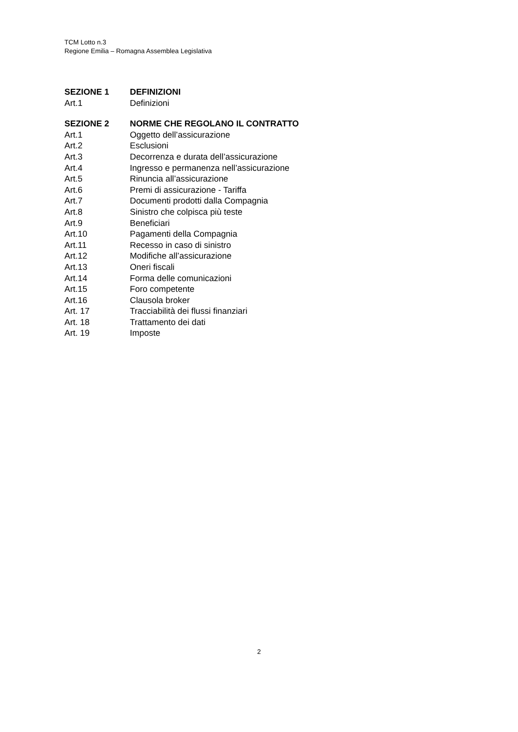TCM Lotto n.3
Regione Emilia – Romagna Assemblea Legislativa
SEZIONE 1 DEFINIZIONI
Art.1 Definizioni
SEZIONE 2 NORME CHE REGOLANO IL CONTRATTO
Art.1 Oggetto dell’assicurazione
Art.2 Esclusioni
Art.3 Decorrenza e durata dell’assicurazione
Art.4 Ingresso e permanenza nell’assicurazione
Art.5 Rinuncia all’assicurazione
Art.6 Premi di assicurazione - Tariffa
Art.7 Documenti prodotti dalla Compagnia
Art.8 Sinistro che colpisca più teste
Art.9 Beneficiari
Art.10 Pagamenti della Compagnia
Art.11 Recesso in caso di sinistro
Art.12 Modifiche all’assicurazione
Art.13 Oneri fiscali
Art.14 Forma delle comunicazioni
Art.15 Foro competente
Art.16 Clausola broker
Art. 17 Tracciabilità dei flussi finanziari
Art. 18 Trattamento dei dati
Art. 19 Imposte
2